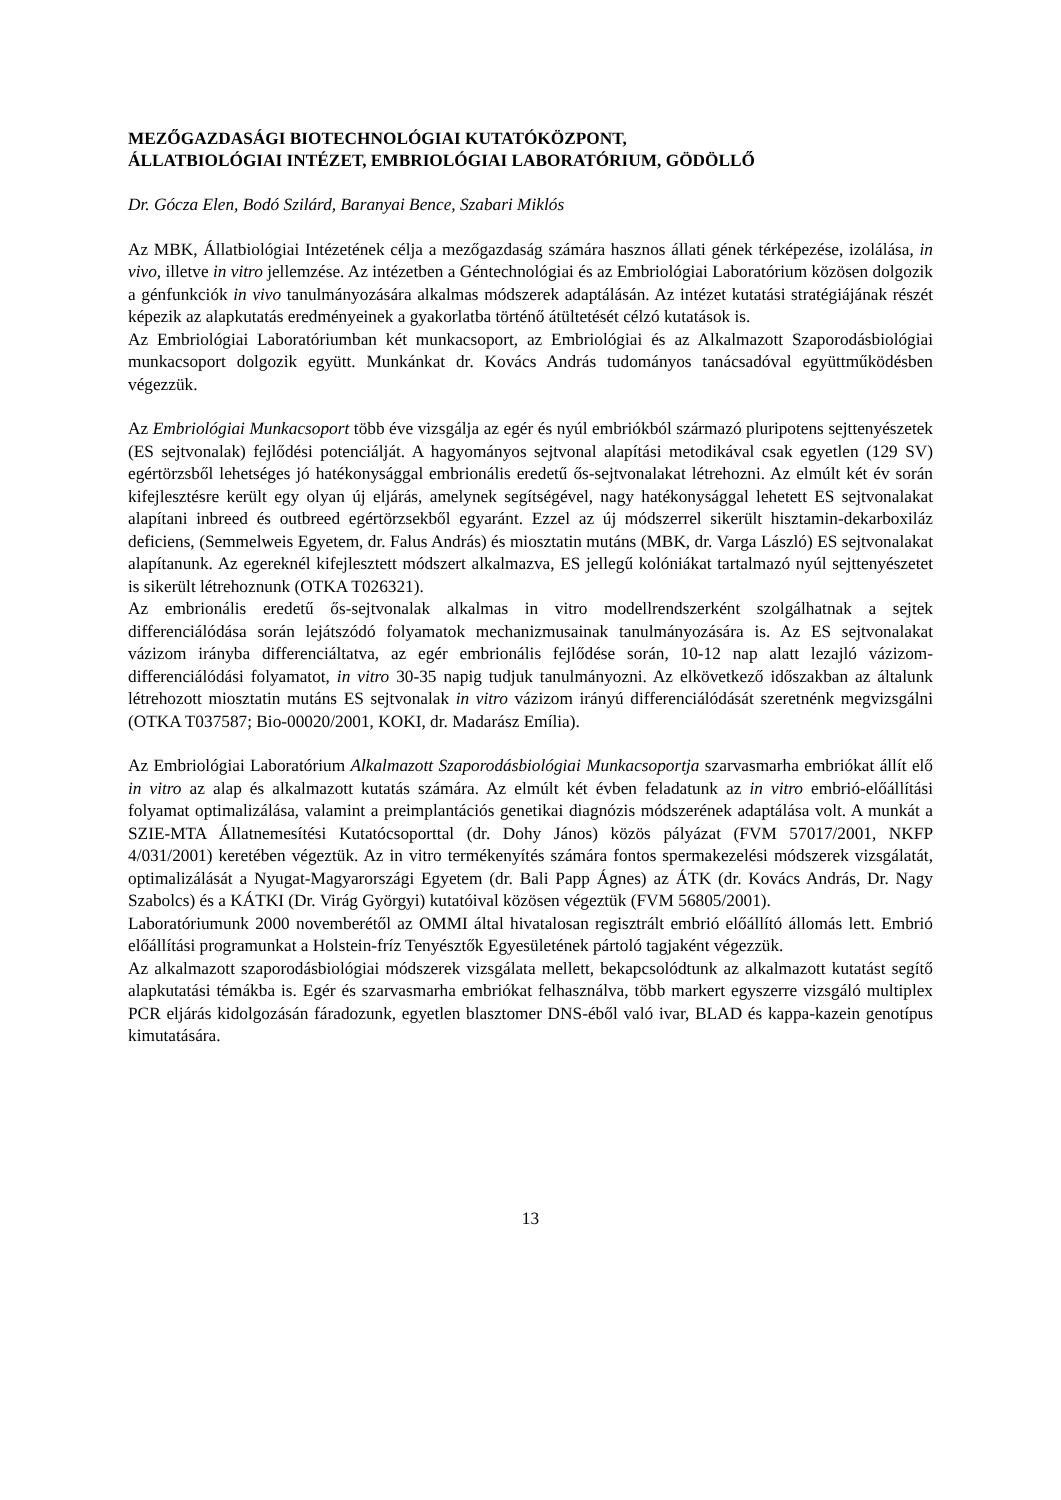MEZŐGAZDASÁGI BIOTECHNOLÓGIAI KUTATÓKÖZPONT,
ÁLLATBIOLÓGIAI INTÉZET, EMBRIOLÓGIAI LABORATÓRIUM, GÖDÖLLŐ
Dr. Gócza Elen, Bodó Szilárd, Baranyai Bence, Szabari Miklós
Az MBK, Állatbiológiai Intézetének célja a mezőgazdaság számára hasznos állati gének térképezése, izolálása, in vivo, illetve in vitro jellemzése. Az intézetben a Géntechnológiai és az Embriológiai Laboratórium közösen dolgozik a génfunkciók in vivo tanulmányozására alkalmas módszerek adaptálásán. Az intézet kutatási stratégiájának részét képezik az alapkutatás eredményeinek a gyakorlatba történő átültetését célzó kutatások is.
Az Embriológiai Laboratóriumban két munkacsoport, az Embriológiai és az Alkalmazott Szaporodásbiológiai munkacsoport dolgozik együtt. Munkánkat dr. Kovács András tudományos tanácsadóval együttműködésben végezzük.
Az Embriológiai Munkacsoport több éve vizsgálja az egér és nyúl embriókból származó pluripotens sejttenyészetek (ES sejtvonalak) fejlődési potenciálját. A hagyományos sejtvonal alapítási metodikával csak egyetlen (129 SV) egértörzsből lehetséges jó hatékonysággal embrionális eredetű ős-sejtvonalakat létrehozni. Az elmúlt két év során kifejlesztésre került egy olyan új eljárás, amelynek segítségével, nagy hatékonysággal lehetett ES sejtvonalakat alapítani inbreed és outbreed egértörzsekből egyaránt. Ezzel az új módszerrel sikerült hisztamin-dekarboxiláz deficiens, (Semmelweis Egyetem, dr. Falus András) és miosztatin mutáns (MBK, dr. Varga László) ES sejtvonalakat alapítanunk. Az egereknél kifejlesztett módszert alkalmazva, ES jellegű kolóniákat tartalmazó nyúl sejttenyészetet is sikerült létrehoznunk (OTKA T026321).
Az embrionális eredetű ős-sejtvonalak alkalmas in vitro modellrendszerként szolgálhatnak a sejtek differenciálódása során lejátszódó folyamatok mechanizmusainak tanulmányozására is. Az ES sejtvonalakat vázizom irányba differenciáltatva, az egér embrionális fejlődése során, 10-12 nap alatt lezajló vázizom-differenciálódási folyamatot, in vitro 30-35 napig tudjuk tanulmányozni. Az elkövetkező időszakban az általunk létrehozott miosztatin mutáns ES sejtvonalak in vitro vázizom irányú differenciálódását szeretnénk megvizsgálni (OTKA T037587; Bio-00020/2001, KOKI, dr. Madarász Emília).
Az Embriológiai Laboratórium Alkalmazott Szaporodásbiológiai Munkacsoportja szarvasmarha embriókat állít elő in vitro az alap és alkalmazott kutatás számára. Az elmúlt két évben feladatunk az in vitro embrió-előállítási folyamat optimalizálása, valamint a preimplantációs genetikai diagnózis módszerének adaptálása volt. A munkát a SZIE-MTA Állatnemesítési Kutatócsoporttal (dr. Dohy János) közös pályázat (FVM 57017/2001, NKFP 4/031/2001) keretében végeztük. Az in vitro termékenyítés számára fontos spermakezelési módszerek vizsgálatát, optimalizálását a Nyugat-Magyarországi Egyetem (dr. Bali Papp Ágnes) az ÁTK (dr. Kovács András, Dr. Nagy Szabolcs) és a KÁTKI (Dr. Virág Györgyi) kutatóival közösen végeztük (FVM 56805/2001).
Laboratóriumunk 2000 novemberétől az OMMI által hivatalosan regisztrált embrió előállító állomás lett. Embrió előállítási programunkat a Holstein-fríz Tenyésztők Egyesületének pártoló tagjaként végezzük.
Az alkalmazott szaporodásbiológiai módszerek vizsgálata mellett, bekapcsolódtunk az alkalmazott kutatást segítő alapkutatási témákba is. Egér és szarvasmarha embriókat felhasználva, több markert egyszerre vizsgáló multiplex PCR eljárás kidolgozásán fáradozunk, egyetlen blasztomer DNS-éből való ivar, BLAD és kappa-kazein genotípus kimutatására.
13